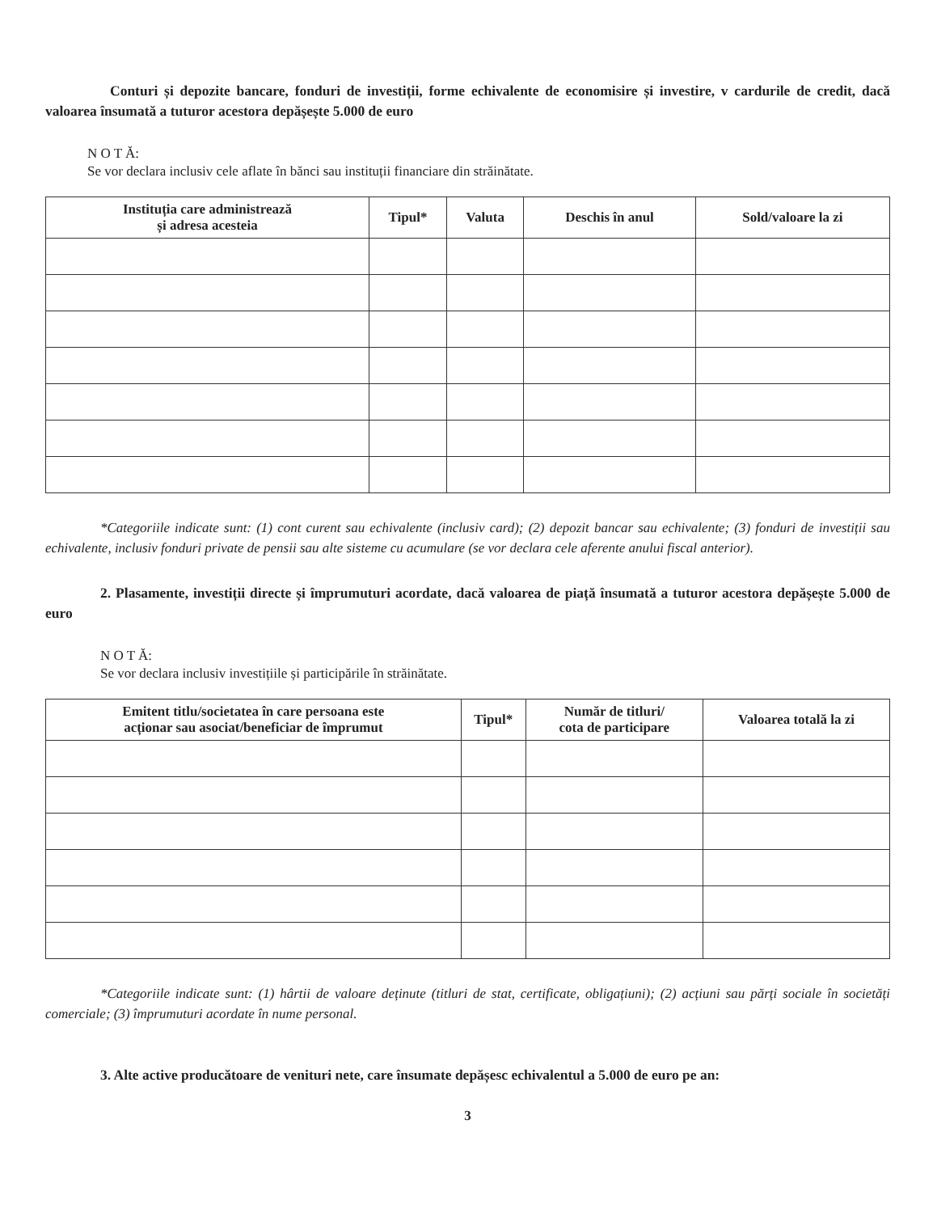Conturi și depozite bancare, fonduri de investiții, forme echivalente de economisire și investire, v cardurile de credit, dacă valoarea însumată a tuturor acestora depășește 5.000 de euro
N O T Ă:
Se vor declara inclusiv cele aflate în bănci sau instituții financiare din străinătate.
| Instituția care administrează și adresa acesteia | Tipul* | Valuta | Deschis în anul | Sold/valoare la zi |
| --- | --- | --- | --- | --- |
*Categoriile indicate sunt: (1) cont curent sau echivalente (inclusiv card); (2) depozit bancar sau echivalente; (3) fonduri de investiții sau echivalente, inclusiv fonduri private de pensii sau alte sisteme cu acumulare (se vor declara cele aferente anului fiscal anterior).
2. Plasamente, investiții directe și împrumuturi acordate, dacă valoarea de piață însumată a tuturor acestora depășește 5.000 de euro
N O T Ă:
Se vor declara inclusiv investițiile și participările în străinătate.
| Emitent titlu/societatea în care persoana este acționar sau asociat/beneficiar de împrumut | Tipul* | Număr de titluri/ cota de participare | Valoarea totală la zi |
| --- | --- | --- | --- |
*Categoriile indicate sunt: (1) hârtii de valoare deținute (titluri de stat, certificate, obligațiuni); (2) acțiuni sau părți sociale în societăți comerciale; (3) împrumuturi acordate în nume personal.
3. Alte active producătoare de venituri nete, care însumate depășesc echivalentul a 5.000 de euro pe an:
3